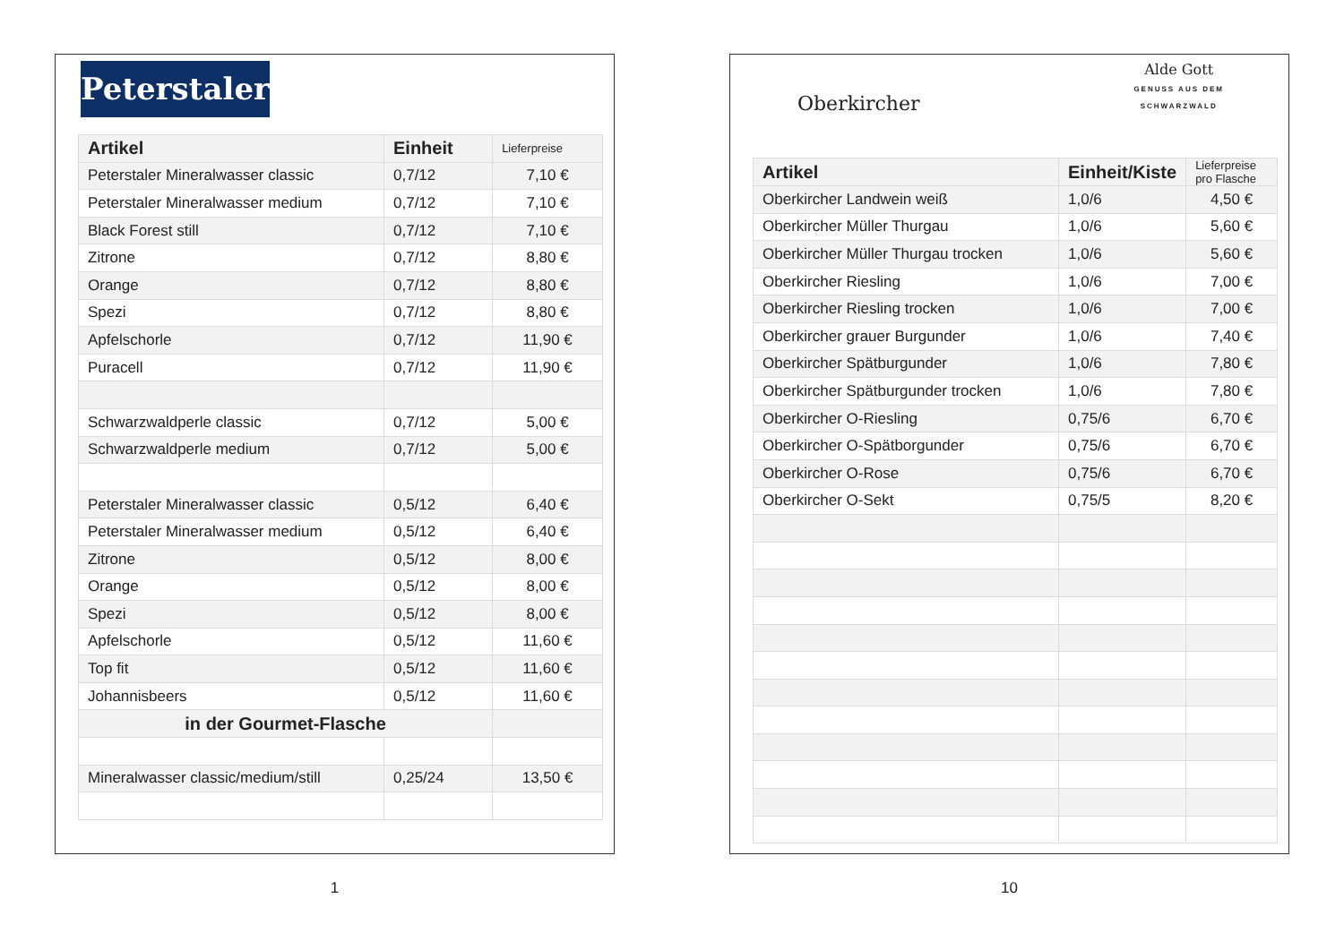Peterstaler
| Artikel | Einheit | Lieferpreise |
| --- | --- | --- |
| Peterstaler Mineralwasser classic | 0,7/12 | 7,10 € |
| Peterstaler Mineralwasser medium | 0,7/12 | 7,10 € |
| Black Forest still | 0,7/12 | 7,10 € |
| Zitrone | 0,7/12 | 8,80 € |
| Orange | 0,7/12 | 8,80 € |
| Spezi | 0,7/12 | 8,80 € |
| Apfelschorle | 0,7/12 | 11,90 € |
| Puracell | 0,7/12 | 11,90 € |
| Schwarzwaldperle classic | 0,7/12 | 5,00 € |
| Schwarzwaldperle medium | 0,7/12 | 5,00 € |
| Peterstaler Mineralwasser classic | 0,5/12 | 6,40 € |
| Peterstaler Mineralwasser medium | 0,5/12 | 6,40 € |
| Zitrone | 0,5/12 | 8,00 € |
| Orange | 0,5/12 | 8,00 € |
| Spezi | 0,5/12 | 8,00 € |
| Apfelschorle | 0,5/12 | 11,60 € |
| Top fit | 0,5/12 | 11,60 € |
| Johannisbeers | 0,5/12 | 11,60 € |
| in der Gourmet-Flasche | | |
| Mineralwasser classic/medium/still | 0,25/24 | 13,50 € |
1
Oberkircher
Alde Gott
GENUSS AUS DEM
SCHWARZWALD
| Artikel | Einheit/Kiste | Lieferpreise pro Flasche |
| --- | --- | --- |
| Oberkircher Landwein weiß | 1,0/6 | 4,50 € |
| Oberkircher Müller Thurgau | 1,0/6 | 5,60 € |
| Oberkircher Müller Thurgau trocken | 1,0/6 | 5,60 € |
| Oberkircher Riesling | 1,0/6 | 7,00 € |
| Oberkircher Riesling trocken | 1,0/6 | 7,00 € |
| Oberkircher grauer Burgunder | 1,0/6 | 7,40 € |
| Oberkircher Spätburgunder | 1,0/6 | 7,80 € |
| Oberkircher Spätburgunder trocken | 1,0/6 | 7,80 € |
| Oberkircher O-Riesling | 0,75/6 | 6,70 € |
| Oberkircher O-Spätborgunder | 0,75/6 | 6,70 € |
| Oberkircher O-Rose | 0,75/6 | 6,70 € |
| Oberkircher O-Sekt | 0,75/5 | 8,20 € |
10